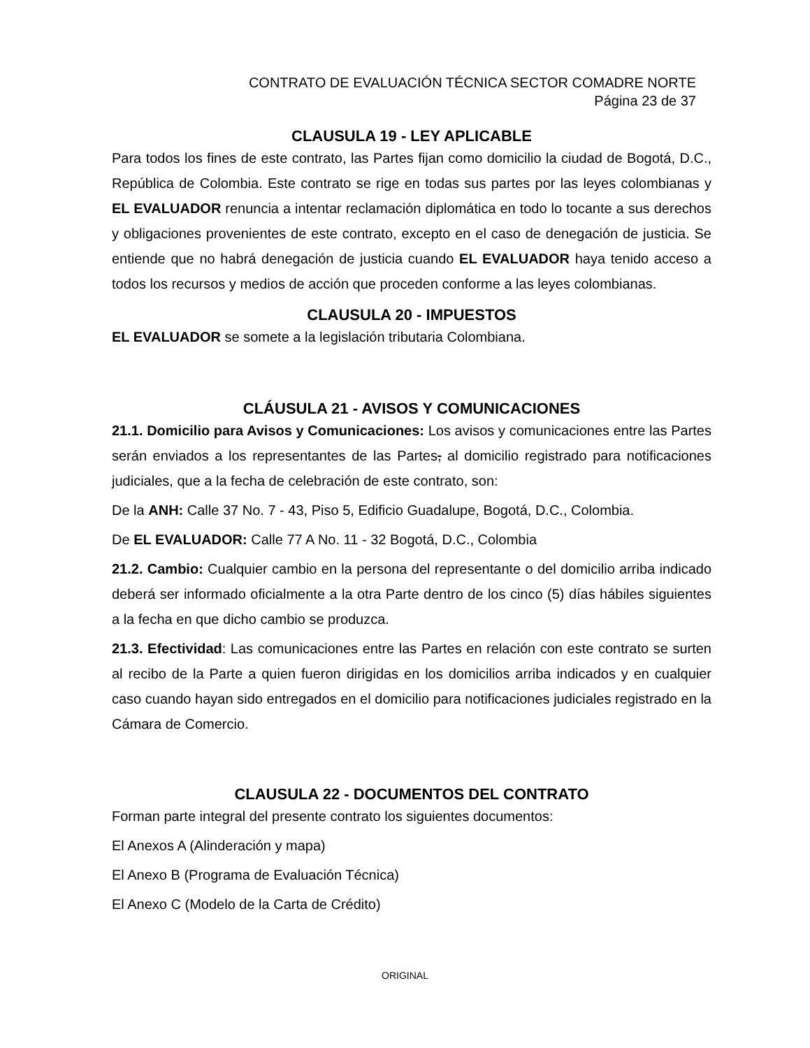CONTRATO DE EVALUACIÓN TÉCNICA SECTOR COMADRE NORTE
Página 23 de 37
CLAUSULA 19 - LEY APLICABLE
Para todos los fines de este contrato, las Partes fijan como domicilio la ciudad de Bogotá, D.C., República de Colombia. Este contrato se rige en todas sus partes por las leyes colombianas y EL EVALUADOR renuncia a intentar reclamación diplomática en todo lo tocante a sus derechos y obligaciones provenientes de este contrato, excepto en el caso de denegación de justicia. Se entiende que no habrá denegación de justicia cuando EL EVALUADOR haya tenido acceso a todos los recursos y medios de acción que proceden conforme a las leyes colombianas.
CLAUSULA 20 - IMPUESTOS
EL EVALUADOR se somete a la legislación tributaria Colombiana.
CLÁUSULA 21 - AVISOS Y COMUNICACIONES
21.1. Domicilio para Avisos y Comunicaciones: Los avisos y comunicaciones entre las Partes serán enviados a los representantes de las Partes, al domicilio registrado para notificaciones judiciales, que a la fecha de celebración de este contrato, son:
De la ANH: Calle 37 No. 7 - 43, Piso 5, Edificio Guadalupe, Bogotá, D.C., Colombia.
De EL EVALUADOR: Calle 77 A No. 11 - 32 Bogotá, D.C., Colombia
21.2. Cambio: Cualquier cambio en la persona del representante o del domicilio arriba indicado deberá ser informado oficialmente a la otra Parte dentro de los cinco (5) días hábiles siguientes a la fecha en que dicho cambio se produzca.
21.3. Efectividad: Las comunicaciones entre las Partes en relación con este contrato se surten al recibo de la Parte a quien fueron dirigidas en los domicilios arriba indicados y en cualquier caso cuando hayan sido entregados en el domicilio para notificaciones judiciales registrado en la Cámara de Comercio.
CLAUSULA 22 - DOCUMENTOS DEL CONTRATO
Forman parte integral del presente contrato los siguientes documentos:
El Anexos A (Alinderación y mapa)
El Anexo B (Programa de Evaluación Técnica)
El Anexo C (Modelo de la Carta de Crédito)
ORIGINAL